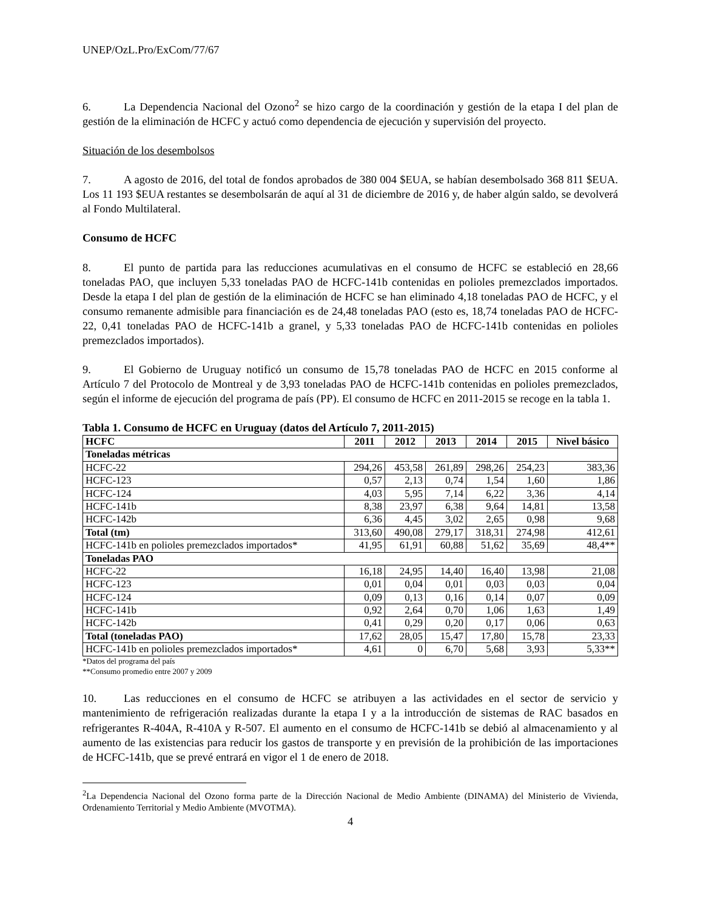UNEP/OzL.Pro/ExCom/77/67
6. La Dependencia Nacional del Ozono<sup>2</sup> se hizo cargo de la coordinación y gestión de la etapa I del plan de gestión de la eliminación de HCFC y actuó como dependencia de ejecución y supervisión del proyecto.
Situación de los desembolsos
7. A agosto de 2016, del total de fondos aprobados de 380 004 $EUA, se habían desembolsado 368 811 $EUA. Los 11 193 $EUA restantes se desembolsarán de aquí al 31 de diciembre de 2016 y, de haber algún saldo, se devolverá al Fondo Multilateral.
Consumo de HCFC
8. El punto de partida para las reducciones acumulativas en el consumo de HCFC se estableció en 28,66 toneladas PAO, que incluyen 5,33 toneladas PAO de HCFC-141b contenidas en polioles premezclados importados. Desde la etapa I del plan de gestión de la eliminación de HCFC se han eliminado 4,18 toneladas PAO de HCFC, y el consumo remanente admisible para financiación es de 24,48 toneladas PAO (esto es, 18,74 toneladas PAO de HCFC-22, 0,41 toneladas PAO de HCFC-141b a granel, y 5,33 toneladas PAO de HCFC-141b contenidas en polioles premezclados importados).
9. El Gobierno de Uruguay notificó un consumo de 15,78 toneladas PAO de HCFC en 2015 conforme al Artículo 7 del Protocolo de Montreal y de 3,93 toneladas PAO de HCFC-141b contenidas en polioles premezclados, según el informe de ejecución del programa de país (PP). El consumo de HCFC en 2011-2015 se recoge en la tabla 1.
Tabla 1. Consumo de HCFC en Uruguay (datos del Artículo 7, 2011-2015)
| HCFC | 2011 | 2012 | 2013 | 2014 | 2015 | Nivel básico |
| --- | --- | --- | --- | --- | --- | --- |
| Toneladas métricas | | | | | | |
| HCFC-22 | 294,26 | 453,58 | 261,89 | 298,26 | 254,23 | 383,36 |
| HCFC-123 | 0,57 | 2,13 | 0,74 | 1,54 | 1,60 | 1,86 |
| HCFC-124 | 4,03 | 5,95 | 7,14 | 6,22 | 3,36 | 4,14 |
| HCFC-141b | 8,38 | 23,97 | 6,38 | 9,64 | 14,81 | 13,58 |
| HCFC-142b | 6,36 | 4,45 | 3,02 | 2,65 | 0,98 | 9,68 |
| Total (tm) | 313,60 | 490,08 | 279,17 | 318,31 | 274,98 | 412,61 |
| HCFC-141b en polioles premezclados importados* | 41,95 | 61,91 | 60,88 | 51,62 | 35,69 | 48,4** |
| Toneladas PAO | | | | | | |
| HCFC-22 | 16,18 | 24,95 | 14,40 | 16,40 | 13,98 | 21,08 |
| HCFC-123 | 0,01 | 0,04 | 0,01 | 0,03 | 0,03 | 0,04 |
| HCFC-124 | 0,09 | 0,13 | 0,16 | 0,14 | 0,07 | 0,09 |
| HCFC-141b | 0,92 | 2,64 | 0,70 | 1,06 | 1,63 | 1,49 |
| HCFC-142b | 0,41 | 0,29 | 0,20 | 0,17 | 0,06 | 0,63 |
| Total (toneladas PAO) | 17,62 | 28,05 | 15,47 | 17,80 | 15,78 | 23,33 |
| HCFC-141b en polioles premezclados importados* | 4,61 | 0 | 6,70 | 5,68 | 3,93 | 5,33** |
*Datos del programa del país
**Consumo promedio entre 2007 y 2009
10. Las reducciones en el consumo de HCFC se atribuyen a las actividades en el sector de servicio y mantenimiento de refrigeración realizadas durante la etapa I y a la introducción de sistemas de RAC basados en refrigerantes R-404A, R-410A y R-507. El aumento en el consumo de HCFC-141b se debió al almacenamiento y al aumento de las existencias para reducir los gastos de transporte y en previsión de la prohibición de las importaciones de HCFC-141b, que se prevé entrará en vigor el 1 de enero de 2018.
<sup>2</sup> La Dependencia Nacional del Ozono forma parte de la Dirección Nacional de Medio Ambiente (DINAMA) del Ministerio de Vivienda, Ordenamiento Territorial y Medio Ambiente (MVOTMA).
4